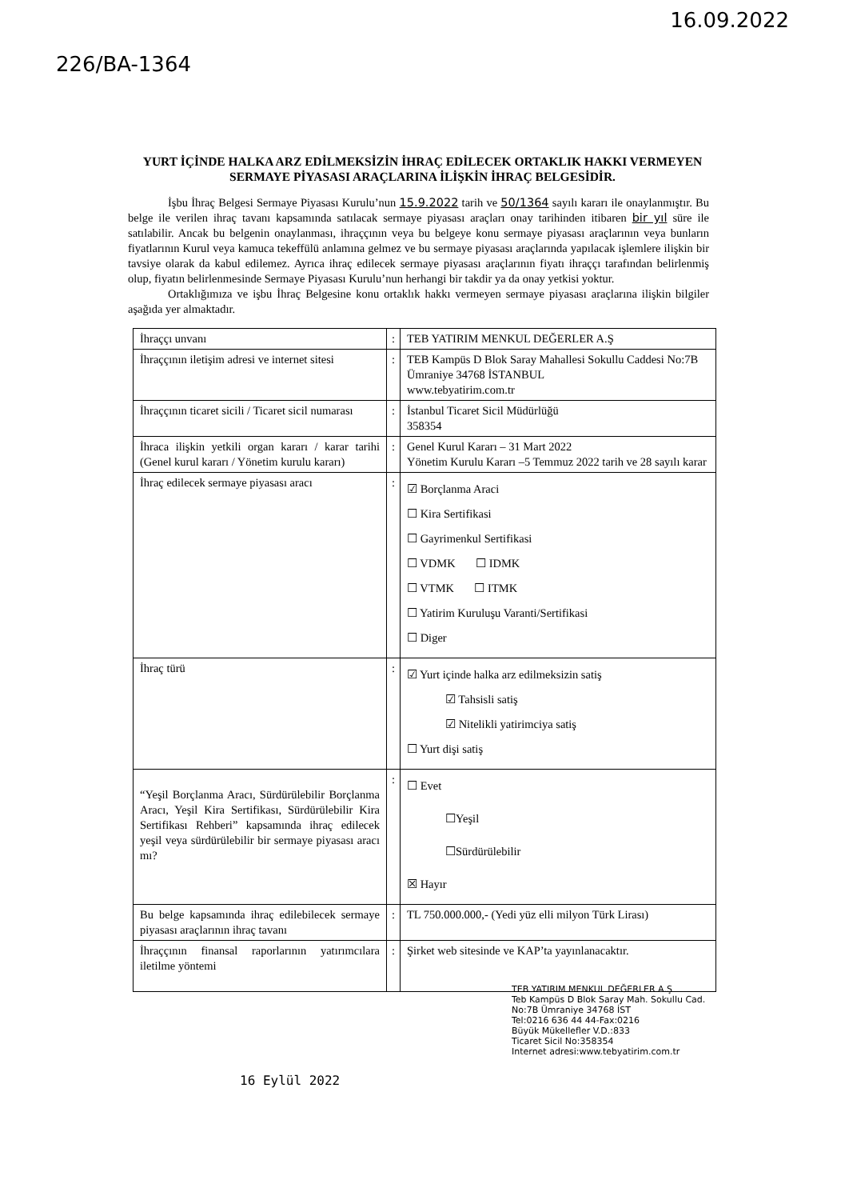226/BA-1364
16.09.2022
YURT İÇİNDE HALKA ARZ EDİLMEKSİZİN İHRAÇ EDİLECEK ORTAKLIK HAKKI VERMEYEN SERMAYE PİYASASI ARAÇLARINA İLİŞKİN İHRAÇ BELGESİDİR.
İşbu İhraç Belgesi Sermaye Piyasası Kurulu’nun 15.9.2022 tarih ve 50/1364 sayılı kararı ile onaylanmıştır. Bu belge ile verilen ihraç tavanı kapsamında satılacak sermaye piyasası araçları onay tarihinden itibaren bir yıl süre ile satılabilir. Ancak bu belgenin onaylanması, ihraççının veya bu belgeye konu sermaye piyasası araçlarının veya bunların fiyatlarının Kurul veya kamuca tekeffülü anlamına gelmez ve bu sermaye piyasası araçlarında yapılacak işlemlere ilişkin bir tavsiye olarak da kabul edilemez. Ayrıca ihraç edilecek sermaye piyasası araçlarının fiyatı ihraççı tarafından belirlenmiş olup, fiyatın belirlenmesinde Sermaye Piyasası Kurulu’nun herhangi bir takdir ya da onay yetkisi yoktur.
Ortaklığımıza ve işbu İhraç Belgesine konu ortaklık hakkı vermeyen sermaye piyasası araçlarına ilişkin bilgiler aşağıda yer almaktadır.
| İhraççı unvanı | : | TEB YATIRIM MENKUL DEĞERLER A.Ş |
| İhraççının iletişim adresi ve internet sitesi | : | TEB Kampüs D Blok Saray Mahallesi Sokullu Caddesi No:7B Ümraniye 34768 İSTANBUL www.tebyatirim.com.tr |
| İhraççının ticaret sicili / Ticaret sicil numarası | : | İstanbul Ticaret Sicil Müdürlüğü 358354 |
| İhraca ilişkin yetkili organ kararı / karar tarihi (Genel kurul kararı / Yönetim kurulu kararı) | : | Genel Kurul Kararı – 31 Mart 2022 Yönetim Kurulu Kararı –5 Temmuz 2022 tarih ve 28 sayılı karar |
| İhraç edilecek sermaye piyasası aracı | : | ☑ Borçlanma Araci ☐ Kira Sertifikasi ☐ Gayrimenkul Sertifikasi ☐ VDMK ☐ IDMK ☐ VTMK ☐ ITMK ☐ Yatirim Kuruluşu Varanti/Sertifikasi ☐ Diger |
| İhraç türü | : | ☑ Yurt içinde halka arz edilmeksizin satiş ☑ Tahsisli satiş ☑ Nitelikli yatirimciya satiş ☐ Yurt dişi satiş |
| “Yeşil Borçlanma Aracı, Sürdürülebilir Borçlanma Aracı, Yeşil Kira Sertifikası, Sürdürülebilir Kira Sertifikası Rehberi” kapsamında ihraç edilecek yeşil veya sürdürülebilir bir sermaye piyasası aracı mı? | : | ☐ Evet ☐Yeşil ☐Sürdürülebilir ☒ Hayır |
| Bu belge kapsamında ihraç edilebilecek sermaye piyasası araçlarının ihraç tavanı | : | TL 750.000.000,- (Yedi yüz elli milyon Türk Lirası) |
| İhraççının finansal raporlarının yatırımcılara iletilme yöntemi | : | Şirket web sitesinde ve KAP’ta yayınlanacaktır. |
TEB YATIRIM MENKUL DEĞERLER A.Ş
Teb Kampüs D Blok Saray Mah. Sokullu Cad.
No:7B Ümraniye 34768 İST
Tel:0216 636 44 44-Fax:0216
Büyük Mükellefler V.D.:833
Ticaret Sicil No:358354
Internet adresi:www.tebyatirim.com.tr
16 Eylül 2022